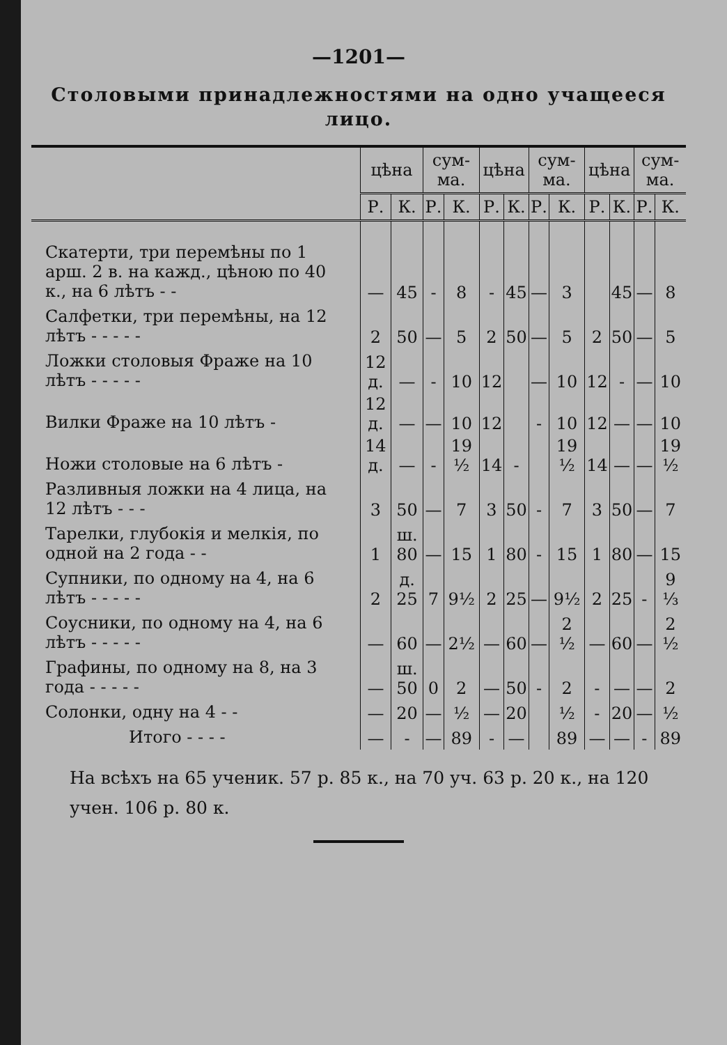—1201—
Столовыми принадлежностями на одно учащееся лицо.
| | цѣна | | сум-ма. | | цѣна | | сум-ма. | | цѣна | | сум-ма. | |
| --- | --- | --- | --- | --- | --- | --- | --- | --- | --- | --- | --- | --- |
| | Р. | К. | Р. | К. | Р. | К. | Р. | К. | Р. | К. | Р. | К. |
| Скатерти, три перемѣны по 1 арш. 2 в. на кажд., цѣною по 40 к., на 6 лѣтъ - - | — | 45 | - | 8 | - | 45 | — | 3 | | 45 | — | 8 |
| Салфетки, три перемѣны, на 12 лѣтъ - - - - - | 2 | 50 | — | 5 | 2 | 50 | — | 5 | 2 | 50 | — | 5 |
| Ложки столовыя Фраже на 10 лѣтъ - - - - - | 12 д. | — | - | 10 | 12 | | — | 10 | 12 | - | — | 10 |
| Вилки Фраже на 10 лѣтъ - | 12 д. | — | — | 10 | 12 | | - | 10 | 12 | — | — | 10 |
| Ножи столовые на 6 лѣтъ - | 14 д. | — | - | 19 ½ | 14 | - | | 19 ½ | 14 | — | — | 19 ½ |
| Разливныя ложки на 4 лица, на 12 лѣтъ - - - | 3 | 50 | — | 7 | 3 | 50 | - | 7 | 3 | 50 | — | 7 |
| Тарелки, глубокія и мелкія, по одной на 2 года - - | 1 | ш. 80 | — | 15 | 1 | 80 | - | 15 | 1 | 80 | — | 15 |
| Супники, по одному на 4, на 6 лѣтъ - - - - - | 2 | д. 25 | 7 | 9½ | 2 | 25 | — | 9½ | 2 | 25 | - | 9 ⅓ |
| Соусники, по одному на 4, на 6 лѣтъ - - - - - | — | 60 | — | 2½ | — | 60 | — | 2 ½ | — | 60 | — | 2 ½ |
| Графины, по одному на 8, на 3 года - - - - - | — | ш. 50 | 0 | 2 | — | 50 | - | 2 | - | — | — | 2 |
| Солонки, одну на 4 - - | — | 20 | — | ½ | — | 20 | | ½ | - | 20 | — | ½ |
| Итого - - - - | — | - | — | 89 | - | — | | 89 | — | — | - | 89 |
На всѣхъ на 65 ученик. 57 р. 85 к., на 70 уч. 63 р. 20 к., на 120 учен. 106 р. 80 к.